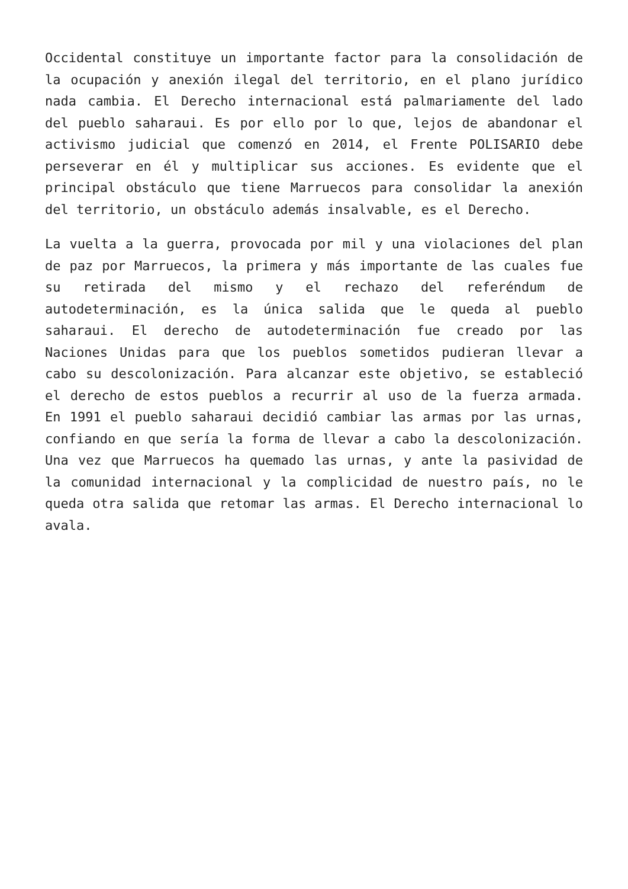Occidental constituye un importante factor para la consolidación de la ocupación y anexión ilegal del territorio, en el plano jurídico nada cambia. El Derecho internacional está palmariamente del lado del pueblo saharaui. Es por ello por lo que, lejos de abandonar el activismo judicial que comenzó en 2014, el Frente POLISARIO debe perseverar en él y multiplicar sus acciones. Es evidente que el principal obstáculo que tiene Marruecos para consolidar la anexión del territorio, un obstáculo además insalvable, es el Derecho.
La vuelta a la guerra, provocada por mil y una violaciones del plan de paz por Marruecos, la primera y más importante de las cuales fue su retirada del mismo y el rechazo del referéndum de autodeterminación, es la única salida que le queda al pueblo saharaui. El derecho de autodeterminación fue creado por las Naciones Unidas para que los pueblos sometidos pudieran llevar a cabo su descolonización. Para alcanzar este objetivo, se estableció el derecho de estos pueblos a recurrir al uso de la fuerza armada. En 1991 el pueblo saharaui decidió cambiar las armas por las urnas, confiando en que sería la forma de llevar a cabo la descolonización. Una vez que Marruecos ha quemado las urnas, y ante la pasividad de la comunidad internacional y la complicidad de nuestro país, no le queda otra salida que retomar las armas. El Derecho internacional lo avala.